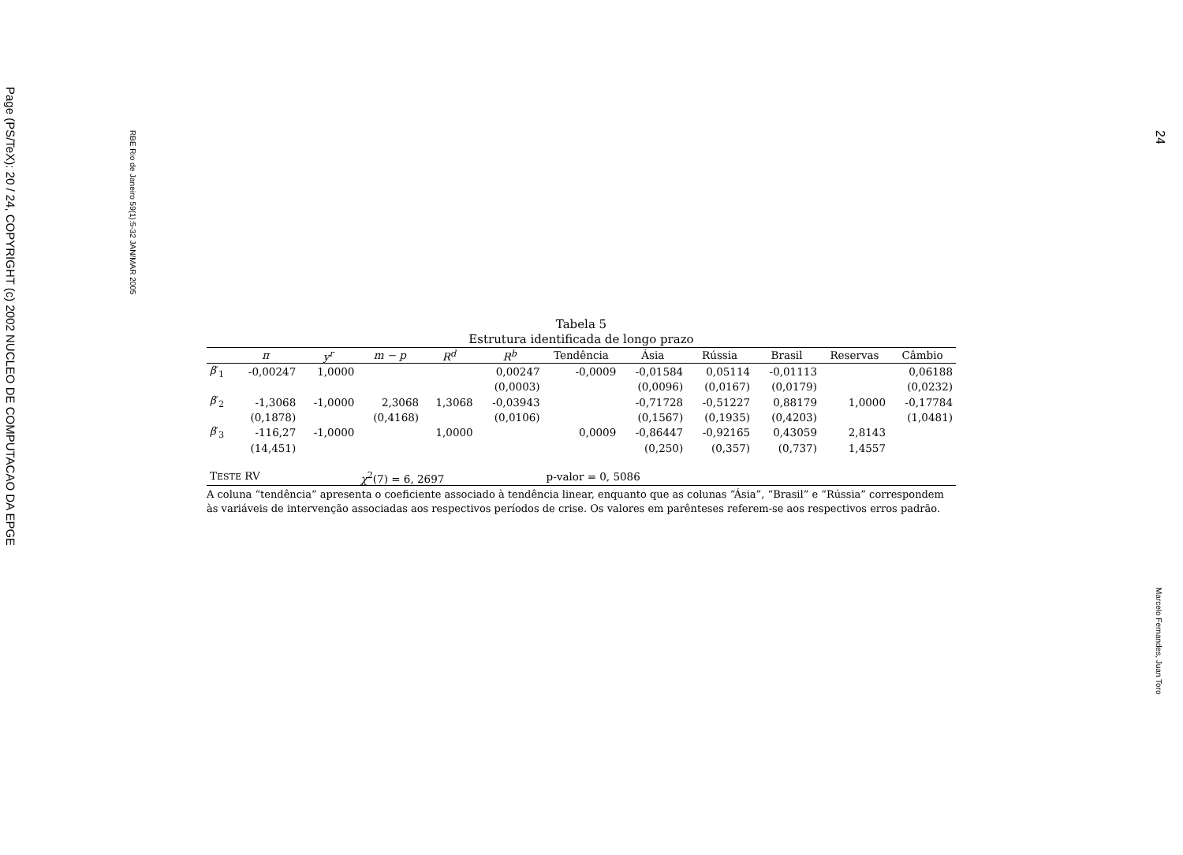Page (PS/TeX): 20 / 24, COPYRIGHT (c) 2002 NUCLEO DE COMPUTACAO DA EPGE
RBE Rio de Janeiro 59(1):5-32 JAN/MAR 2005
24
Marcelo Fernandes, Juan Toro
Tabela 5
Estrutura identificada de longo prazo
| | π | y<sup>r</sup> | m − p | R<sup>d</sup> | R<sup>b</sup> | Tendência | Ásia | Rússia | Brasil | Reservas | Câmbio |
| --- | --- | --- | --- | --- | --- | --- | --- | --- | --- | --- | --- |
| β ′<sub>1</sub> | -0,00247 | 1,0000 | | | 0,00247 | -0,0009 | -0,01584 | 0,05114 | -0,01113 | | 0,06188 |
| | | | | | (0,0003) | | (0,0096) | (0,0167) | (0,0179) | | (0,0232) |
| β ′<sub>2</sub> | -1,3068 | -1,0000 | 2,3068 | 1,3068 | -0,03943 | | -0,71728 | -0,51227 | 0,88179 | 1,0000 | -0,17784 |
| | (0,1878) | | (0,4168) | | (0,0106) | | (0,1567) | (0,1935) | (0,4203) | | (1,0481) |
| β ′<sub>3</sub> | -116,27 | -1,0000 | | 1,0000 | | 0,0009 | -0,86447 | -0,92165 | 0,43059 | 2,8143 | |
| | (14,451) | | | | | | (0,250) | (0,357) | (0,737) | 1,4557 | |
| T ESTE RV | | | χ<sup>2</sup>(7) = 6, 2697 | | | p-valor = 0, 5086 | | | | | |
A coluna “tendência” apresenta o coeficiente associado à tendência linear, enquanto que as colunas “Ásia”, “Brasil” e “Rússia” correspondem às variáveis de intervenção associadas aos respectivos períodos de crise. Os valores em parênteses referem-se aos respectivos erros padrão.